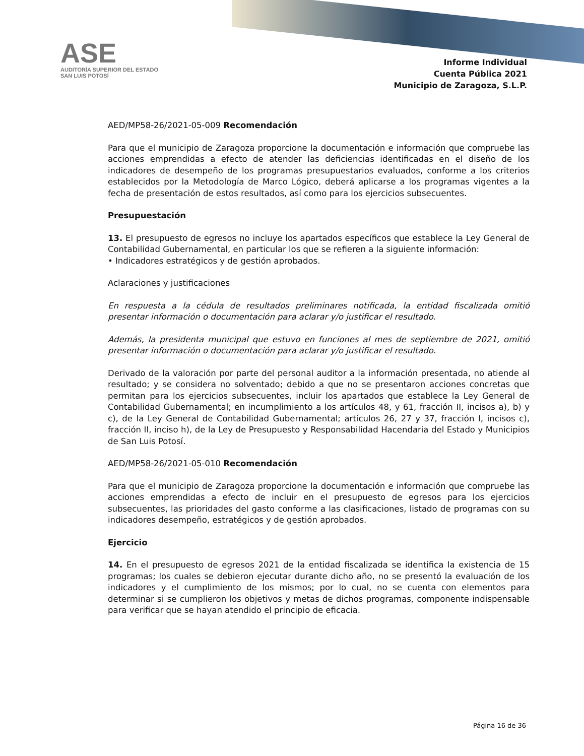ASE
AUDITORÍA SUPERIOR DEL ESTADO
SAN LUIS POTOSÍ
Informe Individual
Cuenta Pública 2021
Municipio de Zaragoza, S.L.P.
AED/MP58-26/2021-05-009 Recomendación
Para que el municipio de Zaragoza proporcione la documentación e información que compruebe las acciones emprendidas a efecto de atender las deficiencias identificadas en el diseño de los indicadores de desempeño de los programas presupuestarios evaluados, conforme a los criterios establecidos por la Metodología de Marco Lógico, deberá aplicarse a los programas vigentes a la fecha de presentación de estos resultados, así como para los ejercicios subsecuentes.
Presupuestación
13. El presupuesto de egresos no incluye los apartados específicos que establece la Ley General de Contabilidad Gubernamental, en particular los que se refieren a la siguiente información:
• Indicadores estratégicos y de gestión aprobados.
Aclaraciones y justificaciones
En respuesta a la cédula de resultados preliminares notificada, la entidad fiscalizada omitió presentar información o documentación para aclarar y/o justificar el resultado.
Además, la presidenta municipal que estuvo en funciones al mes de septiembre de 2021, omitió presentar información o documentación para aclarar y/o justificar el resultado.
Derivado de la valoración por parte del personal auditor a la información presentada, no atiende al resultado; y se considera no solventado; debido a que no se presentaron acciones concretas que permitan para los ejercicios subsecuentes, incluir los apartados que establece la Ley General de Contabilidad Gubernamental; en incumplimiento a los artículos 48, y 61, fracción II, incisos a), b) y c), de la Ley General de Contabilidad Gubernamental; artículos 26, 27 y 37, fracción I, incisos c), fracción II, inciso h), de la Ley de Presupuesto y Responsabilidad Hacendaria del Estado y Municipios de San Luis Potosí.
AED/MP58-26/2021-05-010 Recomendación
Para que el municipio de Zaragoza proporcione la documentación e información que compruebe las acciones emprendidas a efecto de incluir en el presupuesto de egresos para los ejercicios subsecuentes, las prioridades del gasto conforme a las clasificaciones, listado de programas con su indicadores desempeño, estratégicos y de gestión aprobados.
Ejercicio
14. En el presupuesto de egresos 2021 de la entidad fiscalizada se identifica la existencia de 15 programas; los cuales se debieron ejecutar durante dicho año, no se presentó la evaluación de los indicadores y el cumplimiento de los mismos; por lo cual, no se cuenta con elementos para determinar si se cumplieron los objetivos y metas de dichos programas, componente indispensable para verificar que se hayan atendido el principio de eficacia.
Página 16 de 36